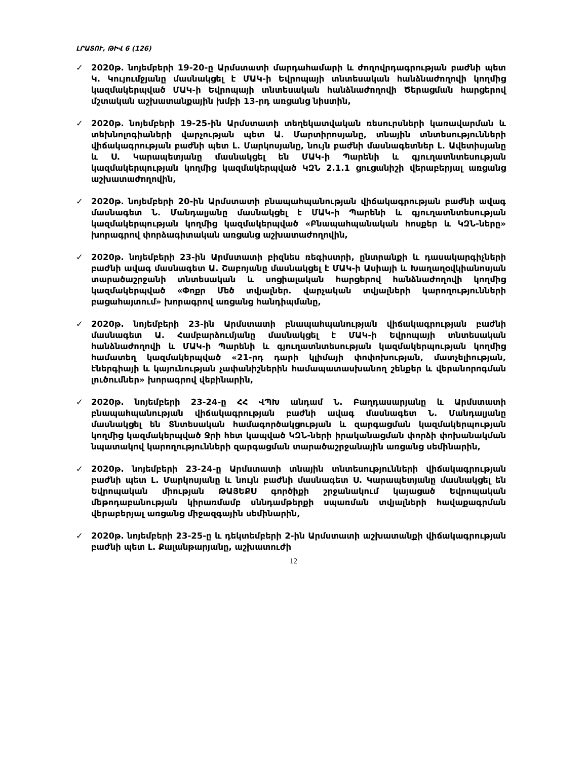ԼՐԱՏՈՒ, ԹԻՎ 6 (126)
✓ 2020թ. նոյեմբերի 19-20-ը Արմստատի մարդահամարի և ժողովրդագրության բաժնի պետ Կ. Կույումջյանը մասնակցել է ՄԱԿ-ի Եվրոպայի տնտեսական հանձնաժողովի կողմից կազմակերպված ՄԱԿ-ի Եվրոպայի տնտեսական հանձնաժողովի Ծերացման հարցերով մշտական աշխատանքային խմբի 13-րդ առցանց նիստին,
✓ 2020թ. նոյեմբերի 19-25-ին Արմստատի տեղեկատվական ռեսուրսների կառավարման և տեխնոլոգիաների վարչության պետ Ա. Մարտիրոսյանը, տնային տնտեսությունների վիճակագրության բաժնի պետ Լ. Մարկոսյանը, նույն բաժնի մասնագետներ Լ. Ավետիսյանը և Ս. Կարապետյանը մասնակցել են ՄԱԿ-ի Պարենի և գյուղատնտեսության կազմակերպության կողմից կազմակերպված ԿԶՆ 2.1.1 ցուցանիշի վերաբերյալ առցանց աշխատաժողովին,
✓ 2020թ. նոյեմբերի 20-ին Արմստատի բնապահպանության վիճակագրության բաժնի ավագ մասնագետ Ն. Մանդալյանը մասնակցել է ՄԱԿ-ի Պարենի և գյուղատնտեսության կազմակերպության կողմից կազմակերպված «Բնապահպանական հոսքեր և ԿԶՆ-ները» խորագրով փորձագիտական առցանց աշխատաժողովին,
✓ 2020թ. նոյեմբերի 23-ին Արմստատի բիզնես ռեգիստրի, ընտրանքի և դասակարգիչների բաժնի ավագ մասնագետ Ա. Շաբոյանը մասնակցել է ՄԱԿ-ի Ասիայի և Խաղաղօվկիանոսյան տարածաշրջանի տնտեսական և սոցիալական հարցերով հանձնաժողովի կողմից կազմակերպված «Փոքր Մեծ տվյալներ. վարչական տվյալների կարողությունների բացահայտում» խորագրով առցանց հանդիպմանը,
✓ 2020թ. նոյեմբերի 23-ին Արմստատի բնապահպանության վիճակագրության բաժնի մասնագետ Ա. Համբարձումյանը մասնակցել է ՄԱԿ-ի Եվրոպայի տնտեսական հանձնաժողովի և ՄԱԿ-ի Պարենի և գյուղատնտեսության կազմակերպության կողմից համատեղ կազմակերպված «21-րդ դարի կլիմայի փոփոխության, մատչելիության, էներգիայի և կայունության չափանիշներին համապատասխանող շենքեր և վերանորոգման լուծումներ» խորագրով վեբինարին,
✓ 2020թ. նոյեմբերի 23-24-ը ՀՀ ՎՊԽ անդամ Ն. Բաղդասարյանը և Արմստատի բնապահպանության վիճակագրության բաժնի ավագ մասնագետ Ն. Մանդալյանը մասնակցել են Տնտեսական համագործակցության և զարգացման կազմակերպության կողմից կազմակերպված Ջրի հետ կապված ԿԶՆ-ների իրականացման փորձի փոխանակման նպատակով կարողությունների զարգացման տարածաշրջանային առցանց սեմինարին,
✓ 2020թ. նոյեմբերի 23-24-ը Արմստատի տնային տնտեսությունների վիճակագրության բաժնի պետ Լ. Մարկոսյանը և նույն բաժնի մասնագետ Ս. Կարապետյանը մասնակցել են Եվրոպական միության ԹԱՅԵՔՍ գործիքի շրջանակում կայացած Եվրոպական մեթոդաբանության կիրառմամբ սննդամթերքի սպառման տվյալների հավաքագրման վերաբերյալ առցանց միջազգային սեմինարին,
✓ 2020թ. նոյեմբերի 23-25-ը և դեկտեմբերի 2-ին Արմստատի աշխատանքի վիճակագրության բաժնի պետ Լ. Քալանթարյանը, աշխատուժի
12